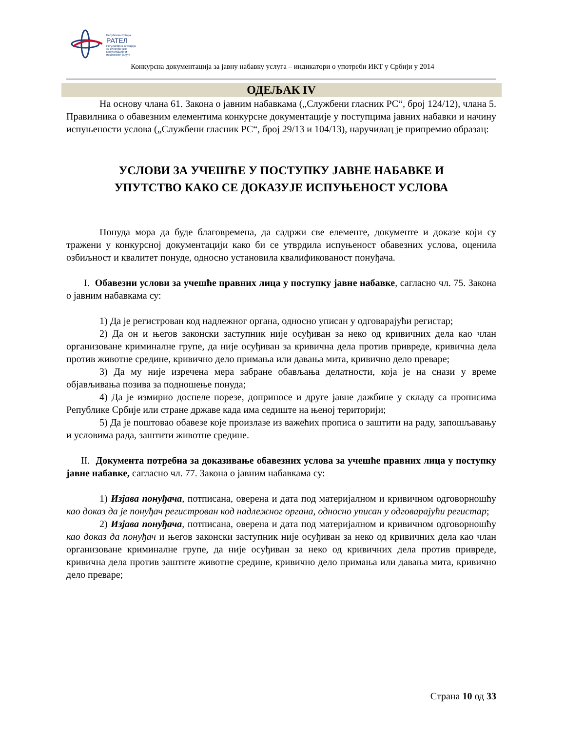Република Србија
РАТЕЛ
Регулаторна агенција за електронске комуникације и поштанске услуге
Конкурсна документација за јавну набавку услуга – индикатори о употреби ИКТ у Србији у 2014
ОДЕЉАК IV
На основу члана 61. Закона о јавним набавкама („Службени гласник РС“, број 124/12), члана 5. Правилника о обавезним елементима конкурсне документације у поступцима јавних набавки и начину испуњености услова („Службени гласник РС“, број 29/13 и 104/13), наручилац је припремио образац:
УСЛОВИ ЗА УЧЕШЋЕ У ПОСТУПКУ ЈАВНЕ НАБАВКЕ И
УПУТСТВО КАКО СЕ ДОКАЗУЈЕ ИСПУЊЕНОСТ УСЛОВА
Понуда мора да буде благовремена, да садржи све елементе, документе и доказе који су тражени у конкурсној документацији како би се утврдила испуњеност обавезних услова, оценила озбиљност и квалитет понуде, односно установила квалификованост понуђача.
I. Обавезни услови за учешће правних лица у поступку јавне набавке, сагласно чл. 75. Закона о јавним набавкама су:
1) Да је регистрован код надлежног органа, односно уписан у одговарајући регистар;
2) Да он и његов законски заступник није осуђиван за неко од кривичних дела као члан организоване криминалне групе, да није осуђиван за кривична дела против привреде, кривична дела против животне средине, кривично дело примања или давања мита, кривично дело преваре;
3) Да му није изречена мера забране обављања делатности, која је на снази у време објављивања позива за подношење понуда;
4) Да је измирио доспеле порезе, доприносе и друге јавне дажбине у складу са прописима Републике Србије или стране државе када има седиште на њеној територији;
5) Да је поштовао обавезе које произлазе из важећих прописа о заштити на раду, запошљавању и условима рада, заштити животне средине.
II. Документа потребна за доказивање обавезних услова за учешће правних лица у поступку јавне набавке, сагласно чл. 77. Закона о јавним набавкама су:
1) Изјава понуђача, потписана, оверена и дата под материјалном и кривичном одговорношћу као доказ да је понуђач регистрован код надлежног органа, односно уписан у одговарајући регистар;
2) Изјава понуђача, потписана, оверена и дата под материјалном и кривичном одговорношћу као доказ да понуђач и његов законски заступник није осуђиван за неко од кривичних дела као члан организоване криминалне групе, да није осуђиван за неко од кривичних дела против привреде, кривична дела против заштите животне средине, кривично дело примања или давања мита, кривично дело преваре;
Страна 10 од 33